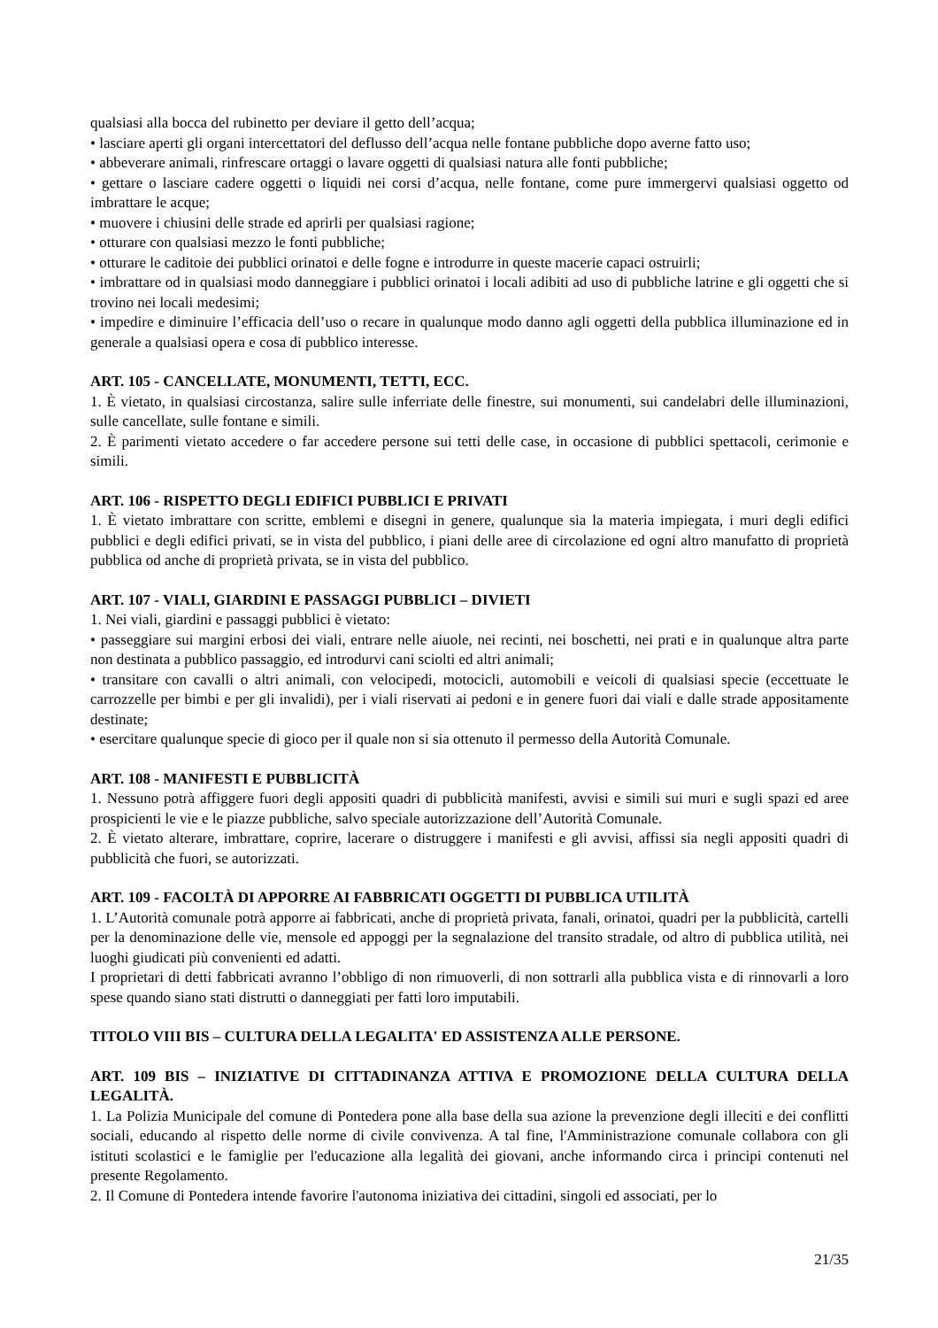qualsiasi alla bocca del rubinetto per deviare il getto dell’acqua;
• lasciare aperti gli organi intercettatori del deflusso dell’acqua nelle fontane pubbliche dopo averne fatto uso;
• abbeverare animali, rinfrescare ortaggi o lavare oggetti di qualsiasi natura alle fonti pubbliche;
• gettare o lasciare cadere oggetti o liquidi nei corsi d’acqua, nelle fontane, come pure immergervi qualsiasi oggetto od imbrattare le acque;
• muovere i chiusini delle strade ed aprirli per qualsiasi ragione;
• otturare con qualsiasi mezzo le fonti pubbliche;
• otturare le caditoie dei pubblici orinatoi e delle fogne e introdurre in queste macerie capaci ostruirli;
• imbrattare od in qualsiasi modo danneggiare i pubblici orinatoi i locali adibiti ad uso di pubbliche latrine e gli oggetti che si trovino nei locali medesimi;
• impedire e diminuire l’efficacia dell’uso o recare in qualunque modo danno agli oggetti della pubblica illuminazione ed in generale a qualsiasi opera e cosa di pubblico interesse.
ART. 105 - CANCELLATE, MONUMENTI, TETTI, ECC.
1. È vietato, in qualsiasi circostanza, salire sulle inferriate delle finestre, sui monumenti, sui candelabri delle illuminazioni, sulle cancellate, sulle fontane e simili.
2. È parimenti vietato accedere o far accedere persone sui tetti delle case, in occasione di pubblici spettacoli, cerimonie e simili.
ART. 106 - RISPETTO DEGLI EDIFICI PUBBLICI E PRIVATI
1. È vietato imbrattare con scritte, emblemi e disegni in genere, qualunque sia la materia impiegata, i muri degli edifici pubblici e degli edifici privati, se in vista del pubblico, i piani delle aree di circolazione ed ogni altro manufatto di proprietà pubblica od anche di proprietà privata, se in vista del pubblico.
ART. 107 - VIALI, GIARDINI E PASSAGGI PUBBLICI – DIVIETI
1. Nei viali, giardini e passaggi pubblici è vietato:
• passeggiare sui margini erbosi dei viali, entrare nelle aiuole, nei recinti, nei boschetti, nei prati e in qualunque altra parte non destinata a pubblico passaggio, ed introdurvi cani sciolti ed altri animali;
• transitare con cavalli o altri animali, con velocipedi, motocicli, automobili e veicoli di qualsiasi specie (eccettuate le carrozzelle per bimbi e per gli invalidi), per i viali riservati ai pedoni e in genere fuori dai viali e dalle strade appositamente destinate;
• esercitare qualunque specie di gioco per il quale non si sia ottenuto il permesso della Autorità Comunale.
ART. 108 - MANIFESTI E PUBBLICITÀ
1. Nessuno potrà affiggere fuori degli appositi quadri di pubblicità manifesti, avvisi e simili sui muri e sugli spazi ed aree prospicienti le vie e le piazze pubbliche, salvo speciale autorizzazione dell’Autorità Comunale.
2. È vietato alterare, imbrattare, coprire, lacerare o distruggere i manifesti e gli avvisi, affissi sia negli appositi quadri di pubblicità che fuori, se autorizzati.
ART. 109 - FACOLTÀ DI APPORRE AI FABBRICATI OGGETTI DI PUBBLICA UTILITÀ
1. L’Autorità comunale potrà apporre ai fabbricati, anche di proprietà privata, fanali, orinatoi, quadri per la pubblicità, cartelli per la denominazione delle vie, mensole ed appoggi per la segnalazione del transito stradale, od altro di pubblica utilità, nei luoghi giudicati più convenienti ed adatti.
I proprietari di detti fabbricati avranno l’obbligo di non rimuoverli, di non sottrarli alla pubblica vista e di rinnovarli a loro spese quando siano stati distrutti o danneggiati per fatti loro imputabili.
TITOLO VIII BIS – CULTURA DELLA LEGALITA' ED ASSISTENZA ALLE PERSONE.
ART. 109 BIS – INIZIATIVE DI CITTADINANZA ATTIVA E PROMOZIONE DELLA CULTURA DELLA LEGALITÀ.
1. La Polizia Municipale del comune di Pontedera pone alla base della sua azione la prevenzione degli illeciti e dei conflitti sociali, educando al rispetto delle norme di civile convivenza. A tal fine, l'Amministrazione comunale collabora con gli istituti scolastici e le famiglie per l'educazione alla legalità dei giovani, anche informando circa i principi contenuti nel presente Regolamento.
2. Il Comune di Pontedera intende favorire l'autonoma iniziativa dei cittadini, singoli ed associati, per lo
21/35